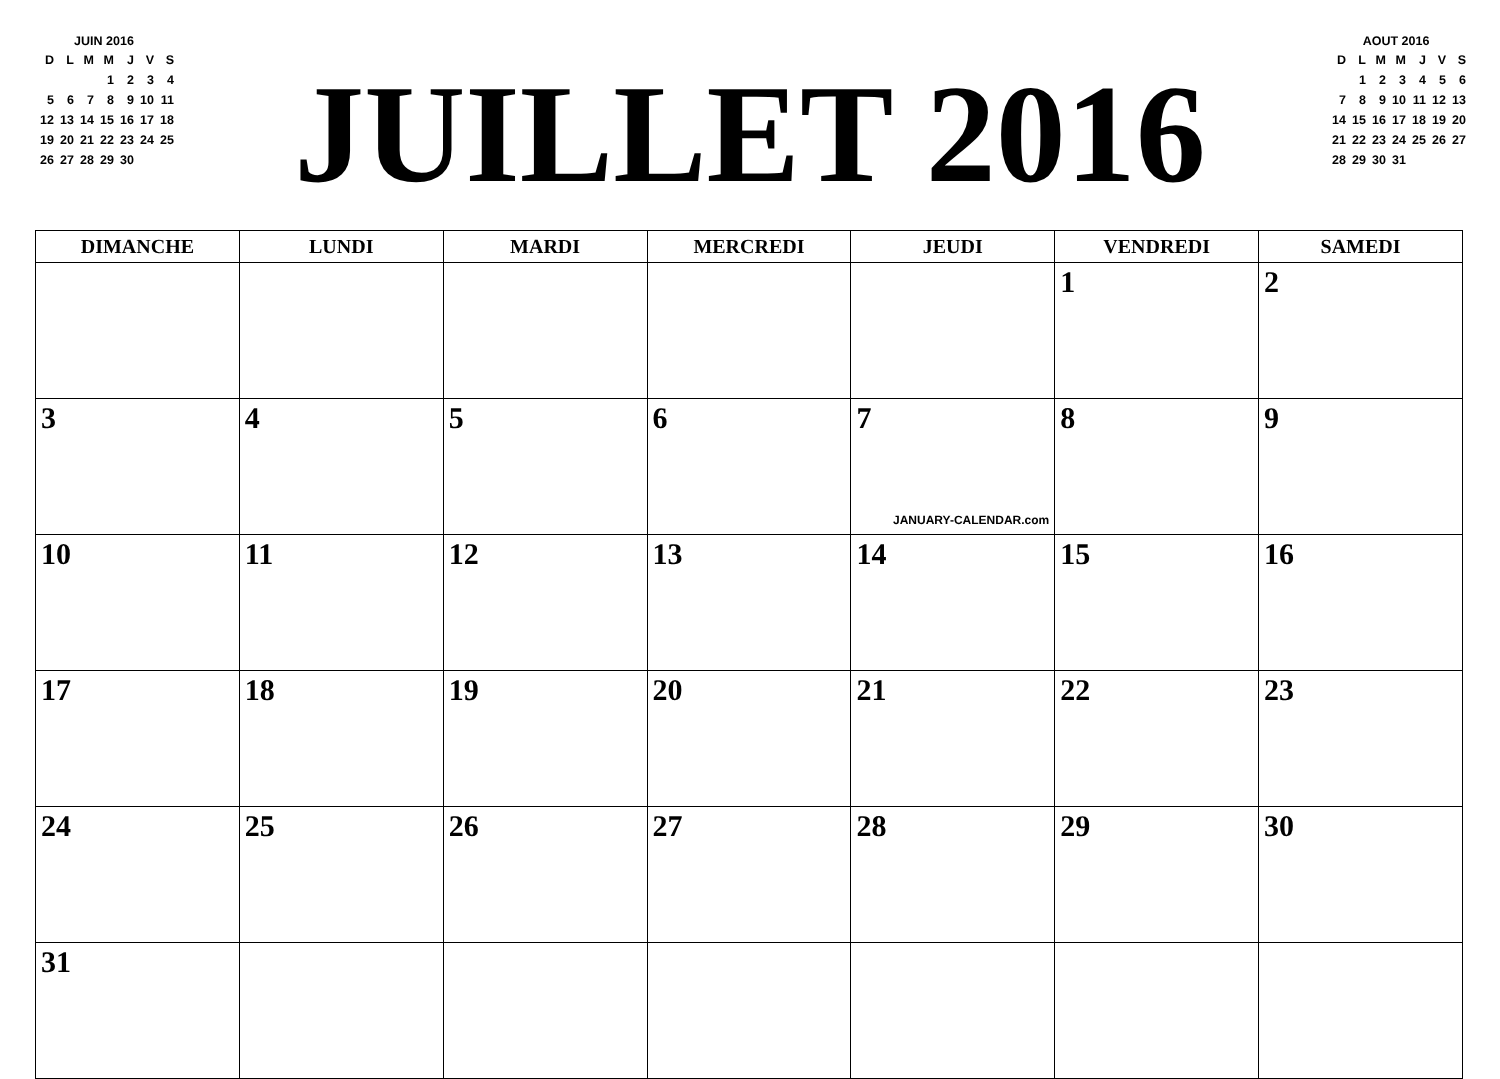JUIN 2016
| D | L | M | M | J | V | S |
| | | | 1 | 2 | 3 | 4 |
| 5 | 6 | 7 | 8 | 9 | 10 | 11 |
| 12 | 13 | 14 | 15 | 16 | 17 | 18 |
| 19 | 20 | 21 | 22 | 23 | 24 | 25 |
| 26 | 27 | 28 | 29 | 30 | | |
JUILLET 2016
AOUT 2016
| D | L | M | M | J | V | S |
| | 1 | 2 | 3 | 4 | 5 | 6 |
| 7 | 8 | 9 | 10 | 11 | 12 | 13 |
| 14 | 15 | 16 | 17 | 18 | 19 | 20 |
| 21 | 22 | 23 | 24 | 25 | 26 | 27 |
| 28 | 29 | 30 | 31 | | | |
| DIMANCHE | LUNDI | MARDI | MERCREDI | JEUDI | VENDREDI | SAMEDI |
| --- | --- | --- | --- | --- | --- | --- |
| | | | | | 1 | 2 |
| 3 | 4 | 5 | 6 | 7 JANUARY-CALENDAR.com | 8 | 9 |
| 10 | 11 | 12 | 13 | 14 | 15 | 16 |
| 17 | 18 | 19 | 20 | 21 | 22 | 23 |
| 24 | 25 | 26 | 27 | 28 | 29 | 30 |
| 31 | | | | | | |